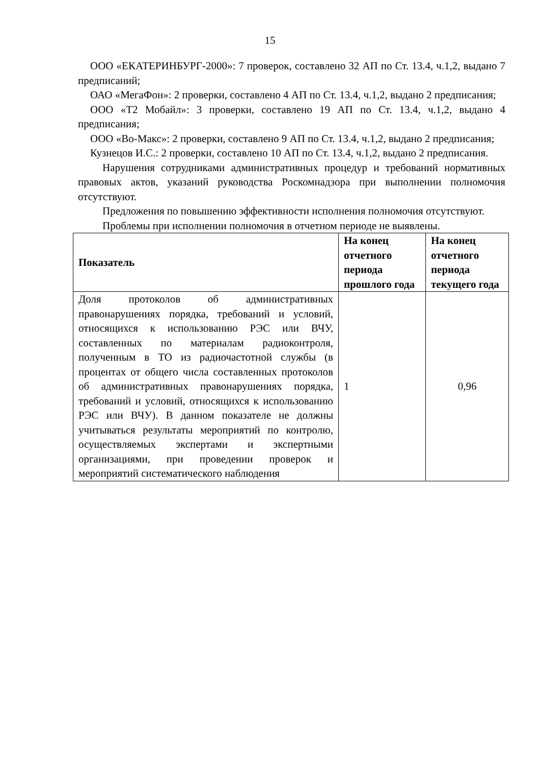15
ООО «ЕКАТЕРИНБУРГ-2000»: 7 проверок, составлено 32 АП по Ст. 13.4, ч.1,2, выдано 7 предписаний;
ОАО «МегаФон»: 2 проверки, составлено 4 АП по Ст. 13.4, ч.1,2, выдано 2 предписания;
ООО «Т2 Мобайл»: 3 проверки, составлено 19 АП по Ст. 13.4, ч.1,2, выдано 4 предписания;
ООО «Во-Макс»: 2 проверки, составлено 9 АП по Ст. 13.4, ч.1,2, выдано 2 предписания;
Кузнецов И.С.: 2 проверки, составлено 10 АП по Ст. 13.4, ч.1,2, выдано 2 предписания.
Нарушения сотрудниками административных процедур и требований нормативных правовых актов, указаний руководства Роскомнадзора при выполнении полномочия отсутствуют.
Предложения по повышению эффективности исполнения полномочия отсутствуют.
Проблемы при исполнении полномочия в отчетном периоде не выявлены.
| Показатель | На конец отчетного периода прошлого года | На конец отчетного периода текущего года |
| --- | --- | --- |
| Доля протоколов об административных правонарушениях порядка, требований и условий, относящихся к использованию РЭС или ВЧУ, составленных по материалам радиоконтроля, полученным в ТО из радиочастотной службы (в процентах от общего числа составленных протоколов об административных правонарушениях порядка, требований и условий, относящихся к использованию РЭС или ВЧУ). В данном показателе не должны учитываться результаты мероприятий по контролю, осуществляемых экспертами и экспертными организациями, при проведении проверок и мероприятий систематического наблюдения | 1 | 0,96 |